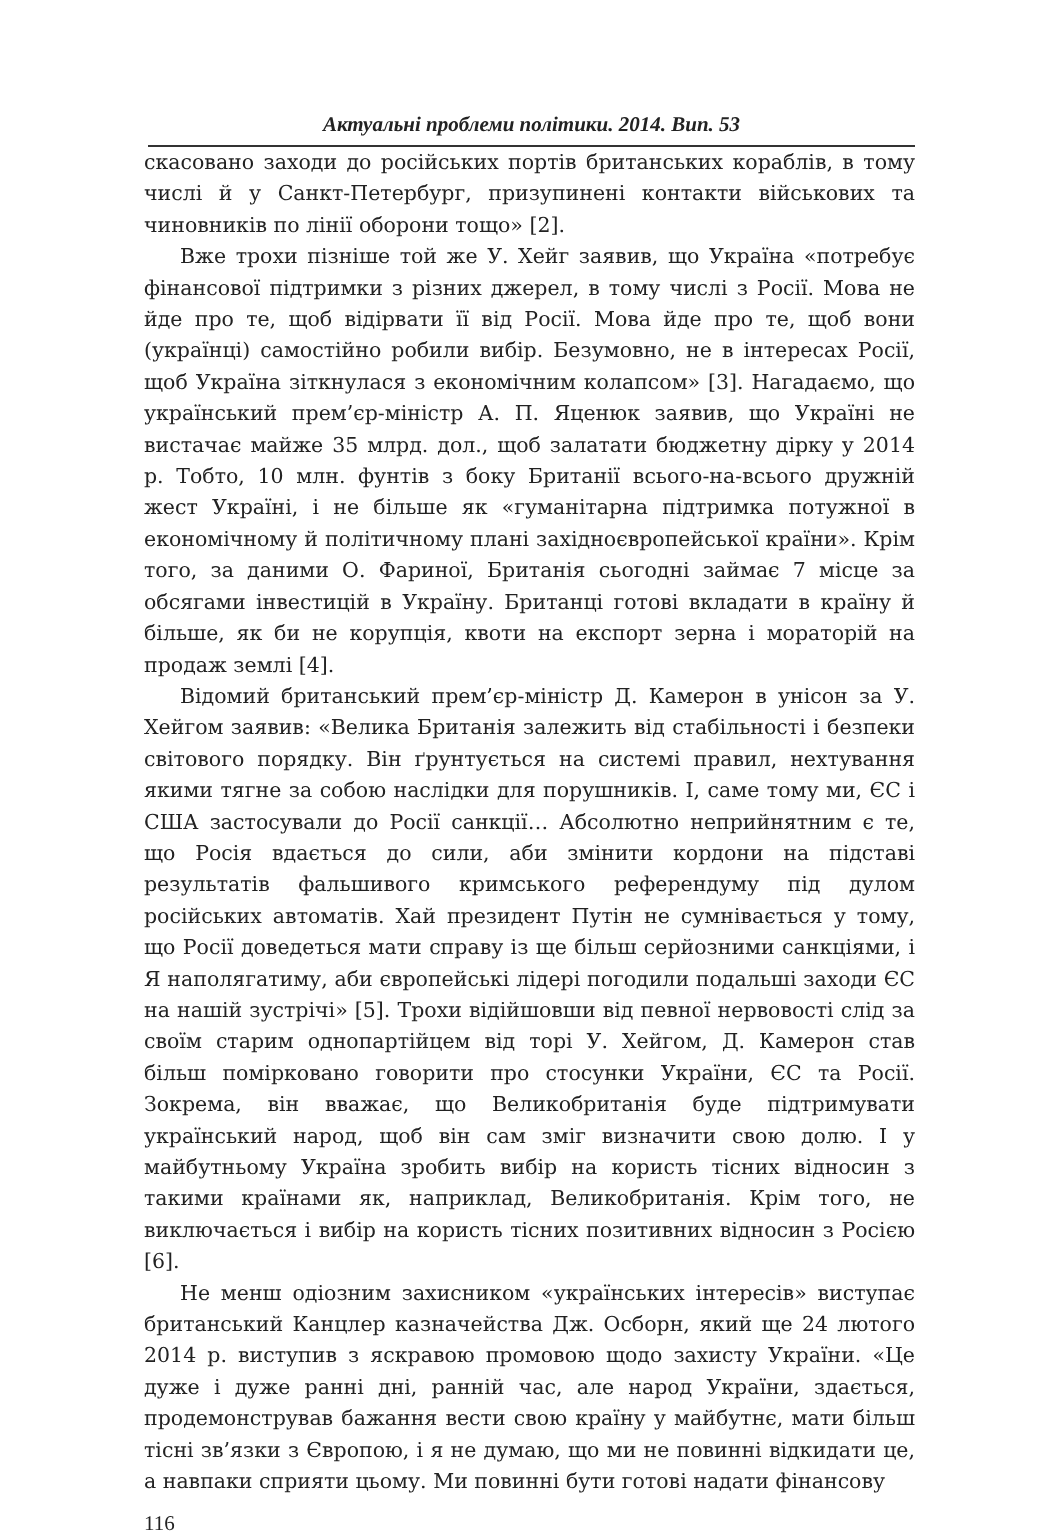Актуальні проблеми політики. 2014. Вип. 53
скасовано заходи до російських портів британських кораблів, в тому числі й у Санкт-Петербург, призупинені контакти військових та чиновників по лінії оборони тощо» [2].
Вже трохи пізніше той же У. Хейг заявив, що Україна «потребує фінансової підтримки з різних джерел, в тому числі з Росії. Мова не йде про те, щоб відірвати її від Росії. Мова йде про те, щоб вони (українці) самостійно робили вибір. Безумовно, не в інтересах Росії, щоб Україна зіткнулася з економічним колапсом» [3]. Нагадаємо, що український прем’єр-міністр А. П. Яценюк заявив, що Україні не вистачає майже 35 млрд. дол., щоб залатати бюджетну дірку у 2014 р. Тобто, 10 млн. фунтів з боку Британії всього-на-всього дружній жест Україні, і не більше як «гуманітарна підтримка потужної в економічному й політичному плані західноєвропейської країни». Крім того, за даними О. Фариної, Британія сьогодні займає 7 місце за обсягами інвестицій в Україну. Британці готові вкладати в країну й більше, як би не корупція, квоти на експорт зерна і мораторій на продаж землі [4].
Відомий британський прем’єр-міністр Д. Камерон в унісон за У. Хейгом заявив: «Велика Британія залежить від стабільності і безпеки світового порядку. Він ґрунтується на системі правил, нехтування якими тягне за собою наслідки для порушників. І, саме тому ми, ЄС і США застосували до Росії санкції… Абсолютно неприйнятним є те, що Росія вдається до сили, аби змінити кордони на підставі результатів фальшивого кримського референдуму під дулом російських автоматів. Хай президент Путін не сумнівається у тому, що Росії доведеться мати справу із ще більш серйозними санкціями, і Я наполягатиму, аби європейські лідері погодили подальші заходи ЄС на нашій зустрічі» [5]. Трохи відійшовши від певної нервовості слід за своїм старим однопартійцем від торі У. Хейгом, Д. Камерон став більш поміркова­но говорити про стосунки України, ЄС та Росії. Зокрема, він вважає, що Великобританія буде підтримувати український народ, щоб він сам зміг визначити свою долю. І у майбутньому Україна зробить вибір на користь тісних відносин з такими країнами як, наприклад, Великобританія. Крім того, не виключається і вибір на користь тісних позитивних відносин з Росією [6].
Не менш одіозним захисником «українських інтересів» виступає британський Канцлер казначейства Дж. Осборн, який ще 24 лютого 2014 р. виступив з яскравою промовою щодо захисту України. «Це дуже і дуже ранні дні, ранній час, але народ України, здається, продемонстрував бажання вести свою країну у майбутнє, мати більш тісні зв’язки з Європою, і я не думаю, що ми не повинні відкидати це, а навпаки сприяти цьому. Ми повинні бути готові надати фінансову
116